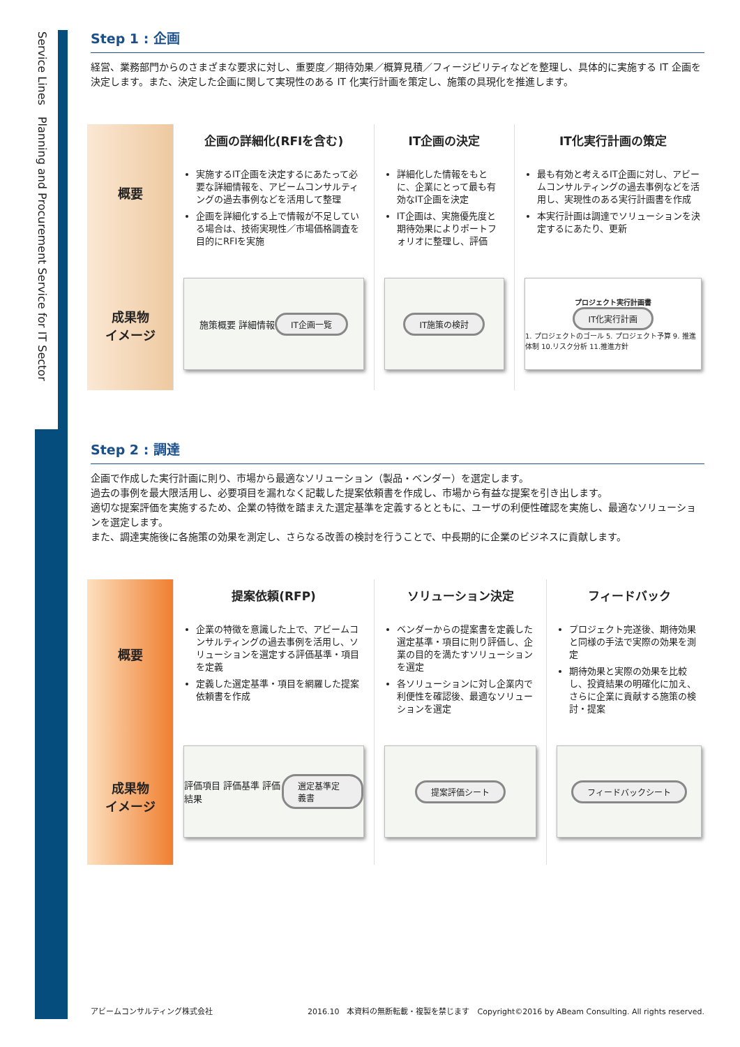Service Lines　Planning and Procurement Service for IT Sector
Step 1 : 企画
経営、業務部門からのさまざまな要求に対し、重要度／期待効果／概算見積／フィージビリティなどを整理し、具体的に実施する IT 企画を決定します。また、決定した企画に関して実現性のある IT 化実行計画を策定し、施策の具現化を推進します。
| 概要 | 企画の詳細化(RFIを含む) | IT企画の決定 | IT化実行計画の策定 |
| --- | --- | --- | --- |
| | 実施するIT企画を決定するにあたって必要な詳細情報を、アビームコンサルティングの過去事例などを活用して整理 企画を詳細化する上で情報が不足している場合は、技術実現性／市場価格調査を目的にRFIを実施 | 詳細化した情報をもとに、企業にとって最も有効なIT企画を決定 IT企画は、実施優先度と期待効果によりポートフォリオに整理し、評価 | 最も有効と考えるIT企画に対し、アビームコンサルティングの過去事例などを活用し、実現性のある実行計画書を作成 本実行計画は調達でソリューションを決定するにあたり、更新 |
| 成果物 イメージ | 施策概要 詳細情報 IT企画一覧 | IT施策の検討 | プロジェクト実行計画書 IT化実行計画 1. プロジェクトのゴール 5. プロジェクト予算 9. 推進体制 10.リスク分析 11.推進方針 |
Step 2 : 調達
企画で作成した実行計画に則り、市場から最適なソリューション（製品・ベンダー）を選定します。
過去の事例を最大限活用し、必要項目を漏れなく記載した提案依頼書を作成し、市場から有益な提案を引き出します。
適切な提案評価を実施するため、企業の特徴を踏まえた選定基準を定義するとともに、ユーザの利便性確認を実施し、最適なソリューションを選定します。
また、調達実施後に各施策の効果を測定し、さらなる改善の検討を行うことで、中長期的に企業のビジネスに貢献します。
| 概要 | 提案依頼(RFP) | ソリューション決定 | フィードバック |
| --- | --- | --- | --- |
| | 企業の特徴を意識した上で、アビームコンサルティングの過去事例を活用し、ソリューションを選定する評価基準・項目を定義 定義した選定基準・項目を網羅した提案依頼書を作成 | ベンダーからの提案書を定義した選定基準・項目に則り評価し、企業の目的を満たすソリューションを選定 各ソリューションに対し企業内で利便性を確認後、最適なソリューションを選定 | プロジェクト完遂後、期待効果と同様の手法で実際の効果を測定 期待効果と実際の効果を比較し、投資結果の明確化に加え、さらに企業に貢献する施策の検討・提案 |
| 成果物 イメージ | 評価項目 評価基準 評価結果 選定基準定義書 | 提案評価シート | フィードバックシート |
アビームコンサルティング株式会社 2016.10　本資料の無断転載・複製を禁じます　Copyright©2016 by ABeam Consulting. All rights reserved.